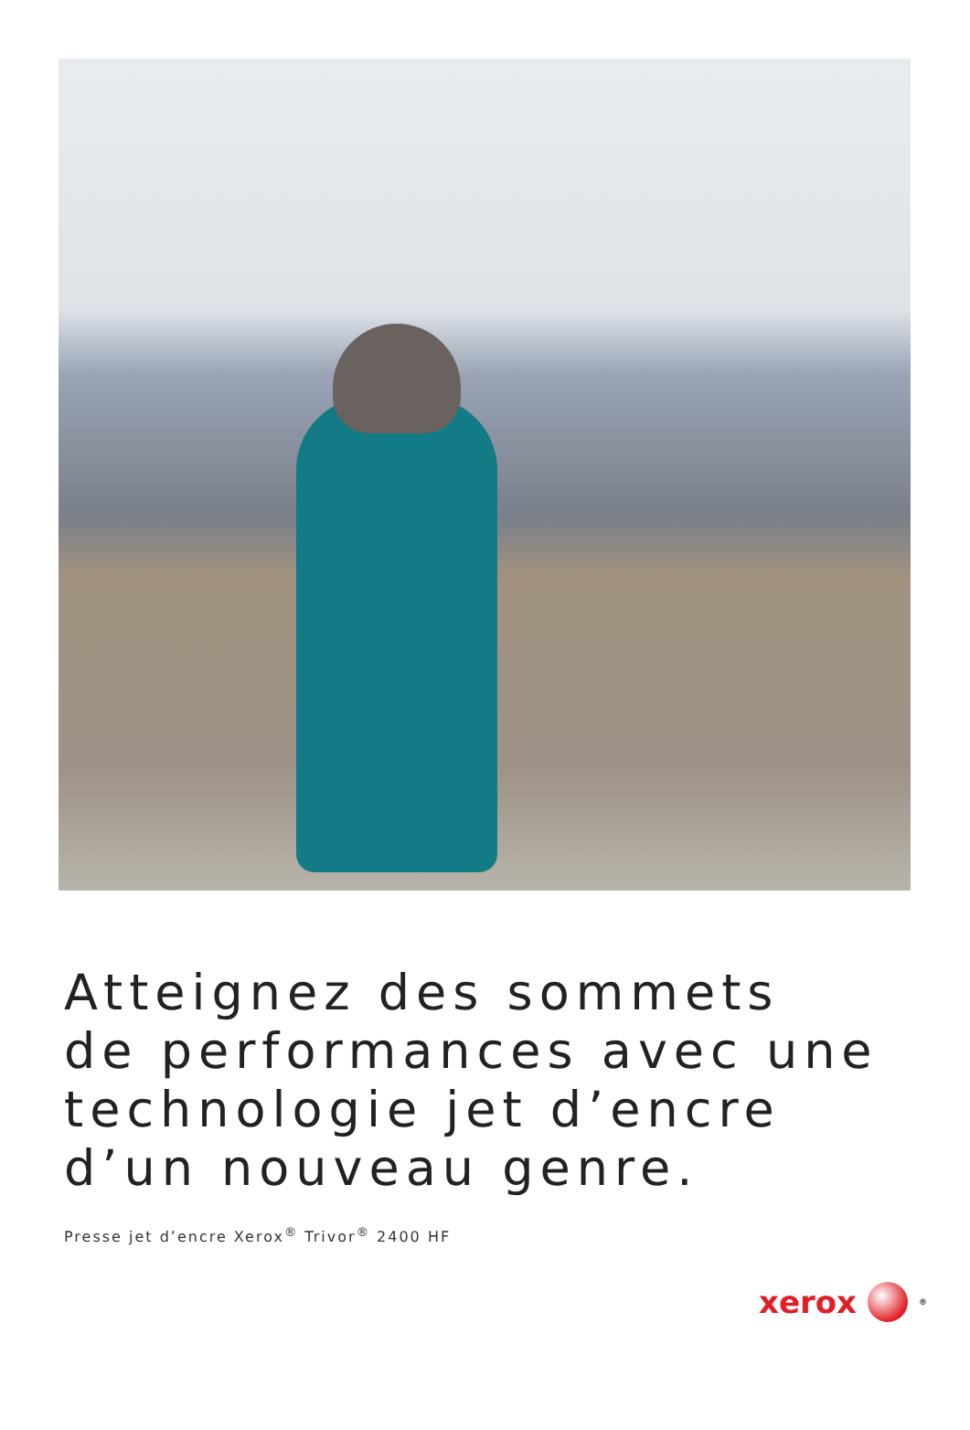Atteignez des sommets
de performances avec une
technologie jet d’encre
d’un nouveau genre.
Presse jet d’encre Xerox<sup>®</sup> Trivor<sup>®</sup> 2400 HF
xerox <sup>®</sup>